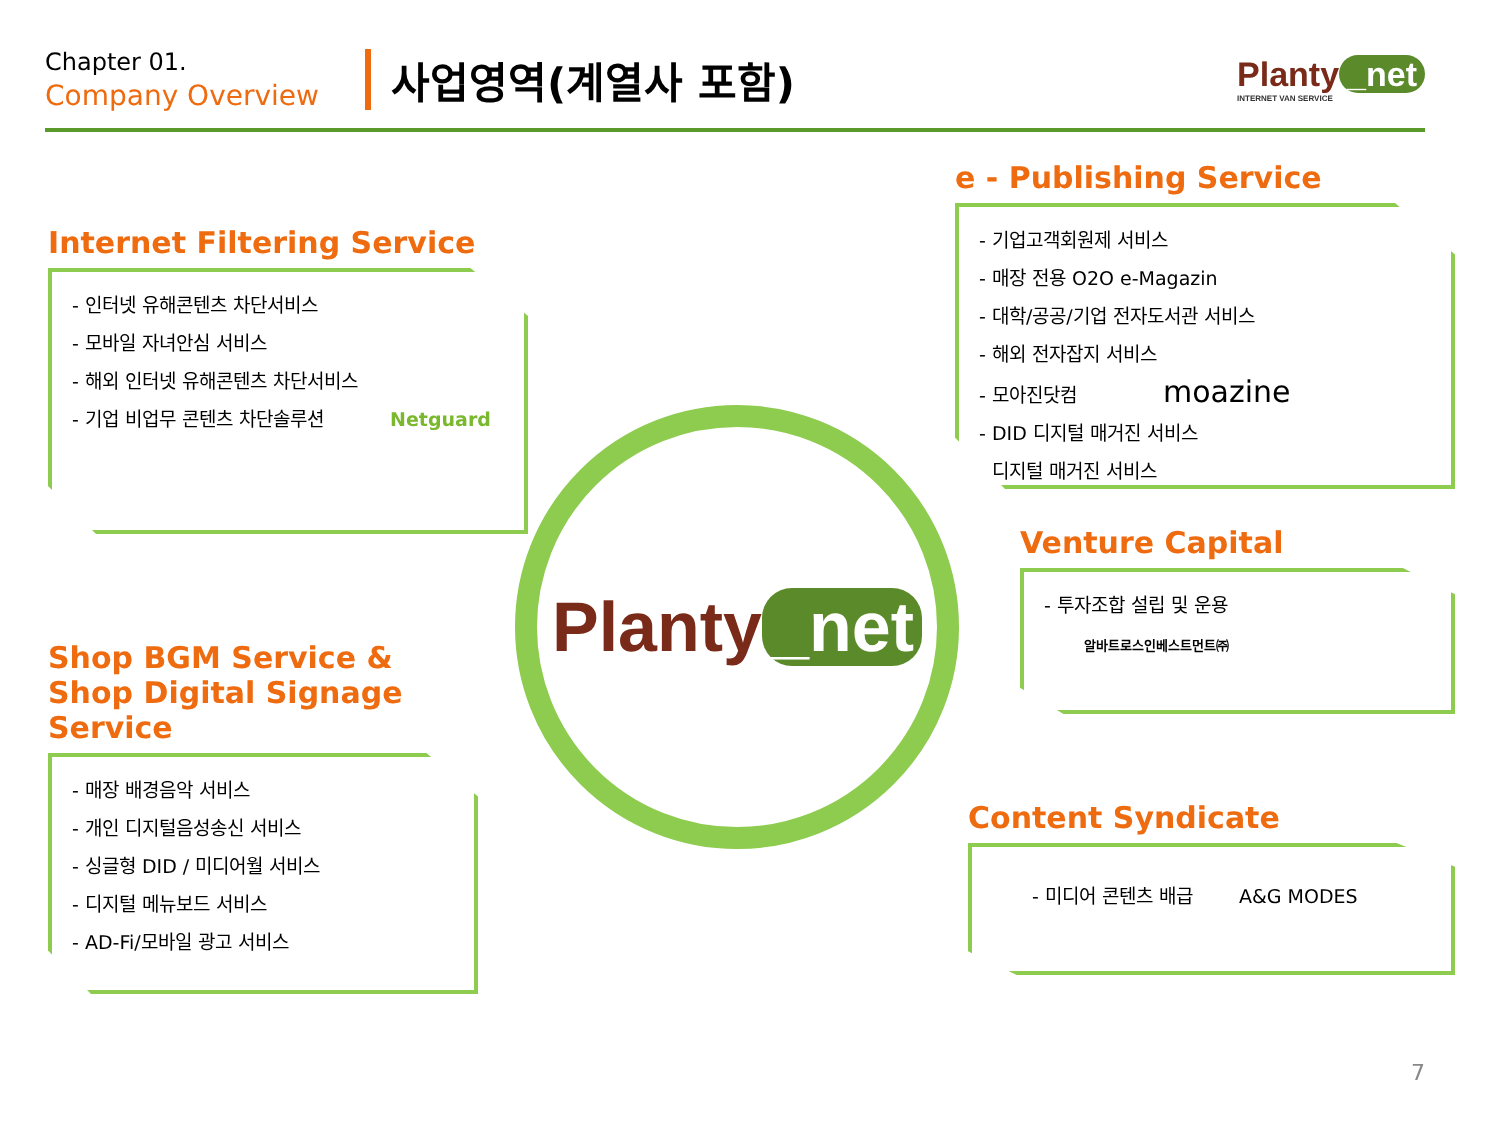Chapter 01.
Company Overview
사업영역(계열사 포함)
Planty _net
INTERNET VAN SERVICE
Internet Filtering Service
- 인터넷 유해콘텐츠 차단서비스
- 모바일 자녀안심 서비스
- 해외 인터넷 유해콘텐츠 차단서비스
- 기업 비업무 콘텐츠 차단솔루션 Netguard
e - Publishing Service
- 기업고객회원제 서비스
- 매장 전용 O2O e-Magazin
- 대학/공공/기업 전자도서관 서비스
- 해외 전자잡지 서비스
- 모아진닷컴 moazine
- DID 디지털 매거진 서비스
- 디지털 매거진 서비스
Planty _net
Venture Capital
- 투자조합 설립 및 운용
알바트로스인베스트먼트㈜
Shop BGM Service &
Shop Digital Signage Service
- 매장 배경음악 서비스
- 개인 디지털음성송신 서비스
- 싱글형 DID / 미디어월 서비스
- 디지털 메뉴보드 서비스
- AD-Fi/모바일 광고 서비스
Content Syndicate
- 미디어 콘텐츠 배급 A&G MODES
7